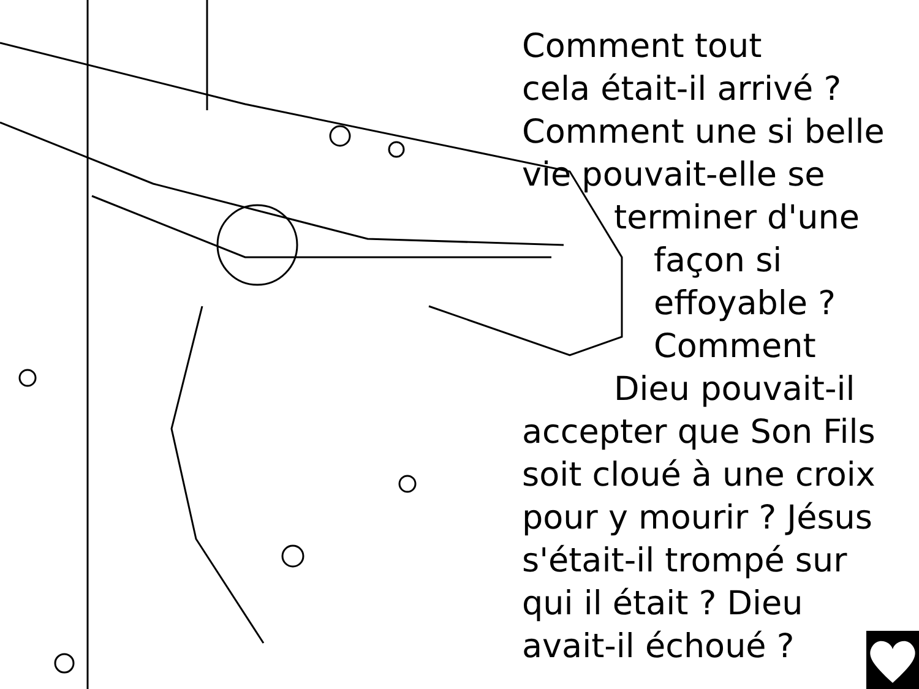Comment tout
cela était-il arrivé ?
Comment une si belle
vie pouvait-elle se
terminer d'une
façon si
effoyable ?
Comment
Dieu pouvait-il
accepter que Son Fils
soit cloué à une croix
pour y mourir ? Jésus
s'était-il trompé sur
qui il était ? Dieu
avait-il échoué ?